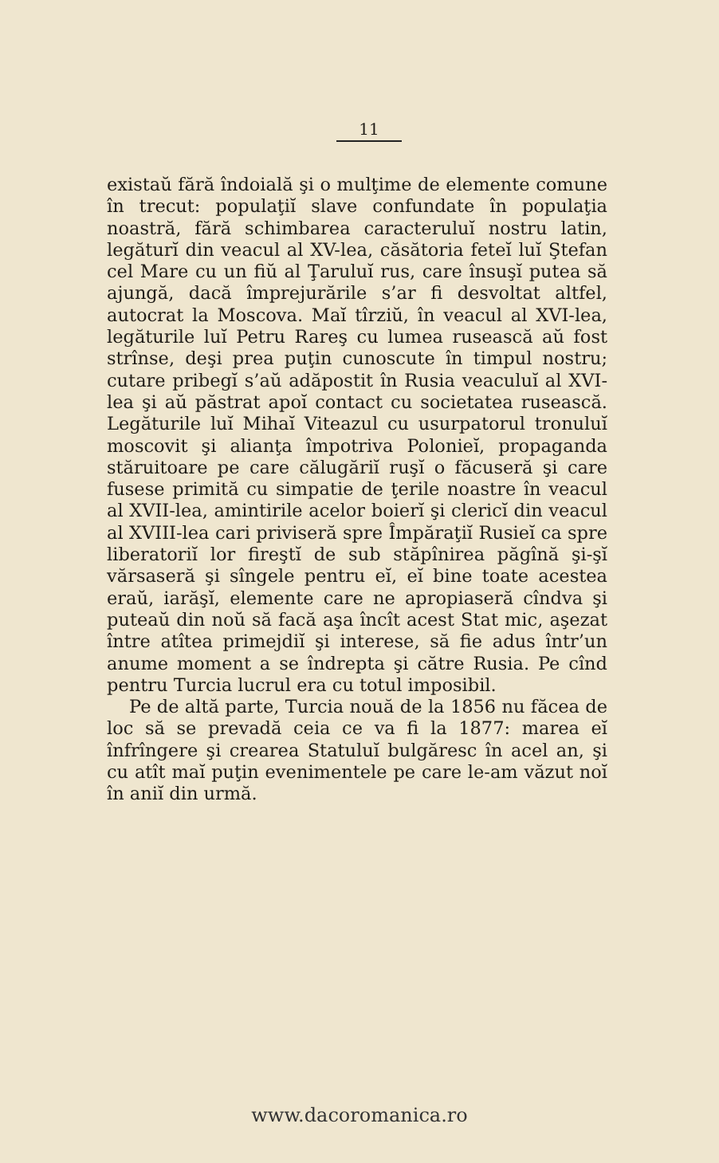11
existaŭ fără îndoială şi o mulţime de elemente comune în trecut: populaţiĭ slave confundate în populaţia noastră, fără schimbarea caracteruluĭ nostru latin, legăturĭ din veacul al XV-lea, căsătoria feteĭ luĭ Ştefan cel Mare cu un fiŭ al Ţaruluĭ rus, care însuşĭ putea să ajungă, dacă împrejurările s’ar fi desvoltat altfel, autocrat la Moscova. Maĭ tîrziŭ, în veacul al XVI-lea, legăturile luĭ Petru Rareş cu lumea rusească aŭ fost strînse, deşi prea puţin cunoscute în timpul nostru; cutare pribegĭ s’aŭ adăpostit în Rusia veaculuĭ al XVI-lea şi aŭ păstrat apoĭ contact cu societatea rusească. Legăturile luĭ Mihaĭ Viteazul cu usurpatorul tronuluĭ moscovit şi alianţa împotriva Polonieĭ, propaganda stăruitoare pe care călugăriĭ ruşĭ o făcuseră şi care fusese primită cu simpatie de ţerile noastre în veacul al XVII-lea, amintirile acelor boierĭ şi clericĭ din veacul al XVIII-lea cari priviseră spre Împăraţiĭ Rusieĭ ca spre liberatoriĭ lor fireştĭ de sub stăpînirea păgînă şi-şĭ vărsaseră şi sîngele pentru eĭ, eĭ bine toate acestea eraŭ, iarăşĭ, elemente care ne apropiaseră cîndva şi puteaŭ din noŭ să facă aşa încît acest Stat mic, aşezat între atîtea primejdiĭ şi interese, să fie adus într’un anume moment a se îndrepta şi către Rusia. Pe cînd pentru Turcia lucrul era cu totul imposibil.
Pe de altă parte, Turcia nouă de la 1856 nu făcea de loc să se prevadă ceia ce va fi la 1877: marea eĭ înfrîngere şi crearea Statuluĭ bulgăresc în acel an, şi cu atît maĭ puţin evenimentele pe care le-am văzut noĭ în aniĭ din urmă.
www.dacoromanica.ro